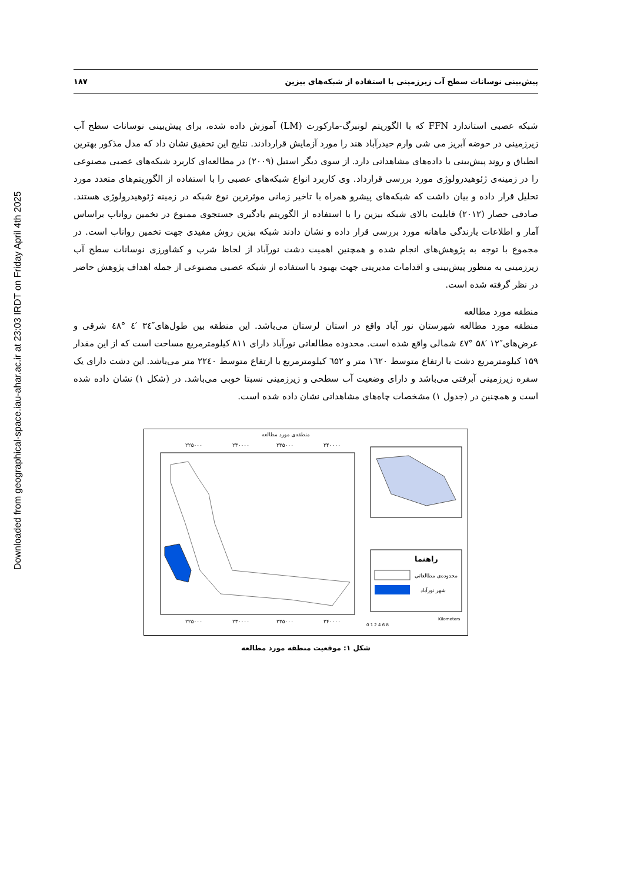Downloaded from geographical-space.iau-ahar.ac.ir at 23:03 IRDT on Friday April 4th 2025
پیش‌بینی نوسانات سطح آب زیرزمینی با استفاده از شبکه‌های بیزین ۱۸۷
شبکه عصبی استاندارد FFN که با الگوریتم لونبرگ-مارکورت (LM) آموزش داده شده، برای پیش‌بینی نوسانات سطح آب زیرزمینی در حوضه آبریز می شی وارم حیدرآباد هند را مورد آزمایش قراردادند. نتایج این تحقیق نشان داد که مدل مذکور بهترین انطباق و روند پیش‌بینی با داده‌های مشاهداتی دارد. از سوی دیگر استیل (۲۰۰۹) در مطالعه‌ای کاربرد شبکه‌های عصبی مصنوعی را در زمینه‌ی ژئوهیدرولوژی مورد بررسی قرارداد. وی کاربرد انواع شبکه‌های عصبی را با استفاده از الگوریتم‌های متعدد مورد تحلیل قرار داده و بیان داشت که شبکه‌های پیشرو همراه با تاخیر زمانی موثرترین نوع شبکه در زمینه ژئوهیدرولوژی هستند. صادقی حصار (۲۰۱۲) قابلیت بالای شبکه بیزین را با استفاده از الگوریتم یادگیری جستجوی ممنوع در تخمین رواناب براساس آمار و اطلاعات بارندگی ماهانه مورد بررسی قرار داده و نشان دادند شبکه بیزین روش مفیدی جهت تخمین رواناب است. در مجموع با توجه به پژوهش‌های انجام شده و همچنین اهمیت دشت نورآباد از لحاظ شرب و کشاورزی نوسانات سطح آب زیرزمینی به منظور پیش‌بینی و اقدامات مدیریتی جهت بهبود با استفاده از شبکه عصبی مصنوعی از جمله اهداف پژوهش حاضر در نظر گرفته شده است.
منطقه مورد مطالعه
منطقه مورد مطالعه شهرستان نور آباد واقع در استان لرستان می‌باشد. این منطقه بین طول‌های″۳٤ ′٤ °٤۸ شرقی و عرض‌های″۱۲ ′۵۸ °٤۷ شمالی واقع شده است. محدوده مطالعاتی نورآباد دارای ۸۱۱ کیلومترمربع مساحت است که از این مقدار ۱۵۹ کیلومترمربع دشت با ارتفاع متوسط ۱٦۲۰ متر و ٦۵۲ کیلومترمربع با ارتفاع متوسط ۲۲٤۰ متر می‌باشد. این دشت دارای یک سفره زیرزمینی آبرفتی می‌باشد و دارای وضعیت آب سطحی و زیرزمینی نسبتا خوبی می‌باشد. در (شکل ۱) نشان داده شده است و همچنین در (جدول ۱) مشخصات چاه‌های مشاهداتی نشان داده شده است.
منطقه‌ی مورد مطالعه
۲۲۵۰۰۰
۲۳۰۰۰۰
۲۳۵۰۰۰
۲۴۰۰۰۰
۲۲۵۰۰۰
۲۳۰۰۰۰
۲۳۵۰۰۰
۲۴۰۰۰۰
راهنما
محدوده‌ی مطالعاتی
شهر نورآباد
Kilometers
0 1 2 4 6 8
شکل ۱: موقعیت منطقه مورد مطالعه